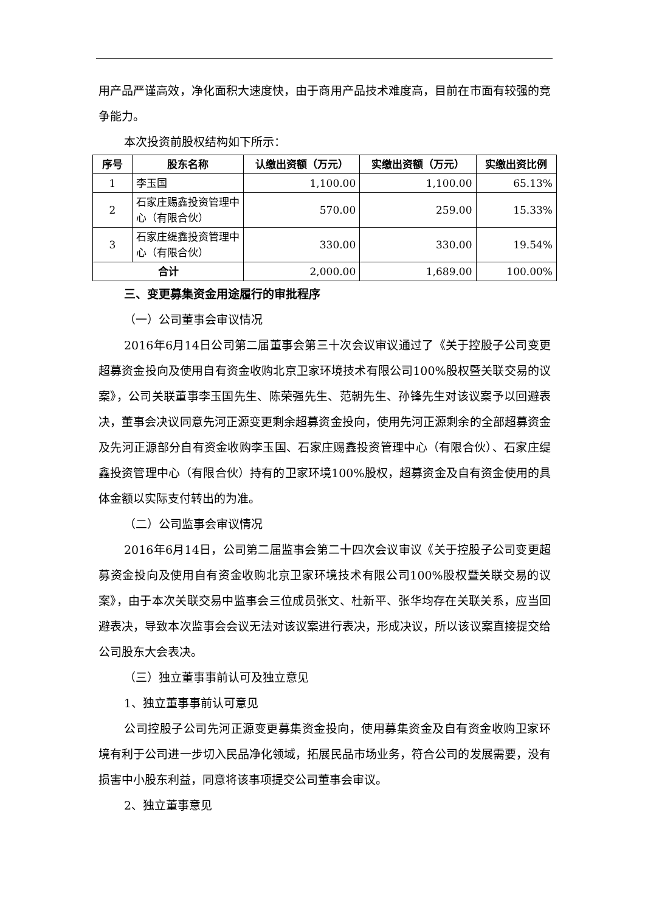用产品严谨高效，净化面积大速度快，由于商用产品技术难度高，目前在市面有较强的竞争能力。
本次投资前股权结构如下所示：
| 序号 | 股东名称 | 认缴出资额（万元） | 实缴出资额（万元） | 实缴出资比例 |
| --- | --- | --- | --- | --- |
| 1 | 李玉国 | 1,100.00 | 1,100.00 | 65.13% |
| 2 | 石家庄赐鑫投资管理中心（有限合伙） | 570.00 | 259.00 | 15.33% |
| 3 | 石家庄缇鑫投资管理中心（有限合伙） | 330.00 | 330.00 | 19.54% |
| 合计 | | 2,000.00 | 1,689.00 | 100.00% |
三、变更募集资金用途履行的审批程序
（一）公司董事会审议情况
2016年6月14日公司第二届董事会第三十次会议审议通过了《关于控股子公司变更超募资金投向及使用自有资金收购北京卫家环境技术有限公司100%股权暨关联交易的议案》，公司关联董事李玉国先生、陈荣强先生、范朝先生、孙锋先生对该议案予以回避表决，董事会决议同意先河正源变更剩余超募资金投向，使用先河正源剩余的全部超募资金及先河正源部分自有资金收购李玉国、石家庄赐鑫投资管理中心（有限合伙）、石家庄缇鑫投资管理中心（有限合伙）持有的卫家环境100%股权，超募资金及自有资金使用的具体金额以实际支付转出的为准。
（二）公司监事会审议情况
2016年6月14日，公司第二届监事会第二十四次会议审议《关于控股子公司变更超募资金投向及使用自有资金收购北京卫家环境技术有限公司100%股权暨关联交易的议案》，由于本次关联交易中监事会三位成员张文、杜新平、张华均存在关联关系，应当回避表决，导致本次监事会会议无法对该议案进行表决，形成决议，所以该议案直接提交给公司股东大会表决。
（三）独立董事事前认可及独立意见
1、独立董事事前认可意见
公司控股子公司先河正源变更募集资金投向，使用募集资金及自有资金收购卫家环境有利于公司进一步切入民品净化领域，拓展民品市场业务，符合公司的发展需要，没有损害中小股东利益，同意将该事项提交公司董事会审议。
2、独立董事意见